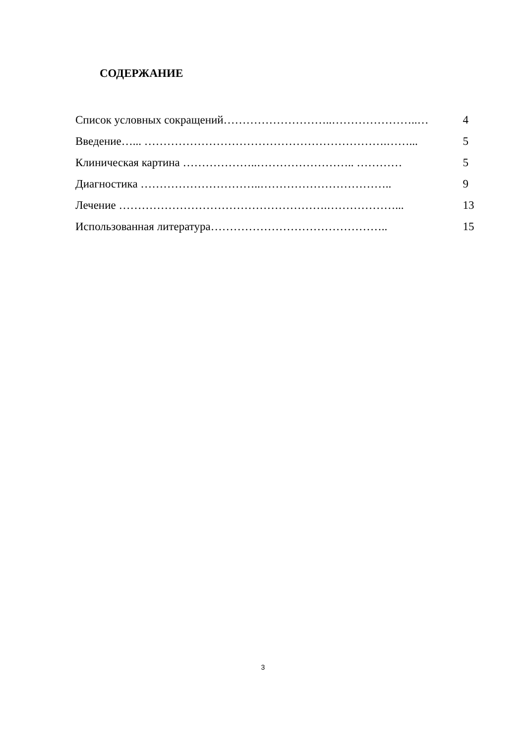СОДЕРЖАНИЕ
Список условных сокращений………………………..…………………..… 4
Введение…... ……………………………………………………….……... 5
Клиническая картина ………………..…………………….. ………… 5
Диагностика …………………………..…………………………….. 9
Лечение ……………………………………………….………………... 13
Использованная литература……………………………………….. 15
3